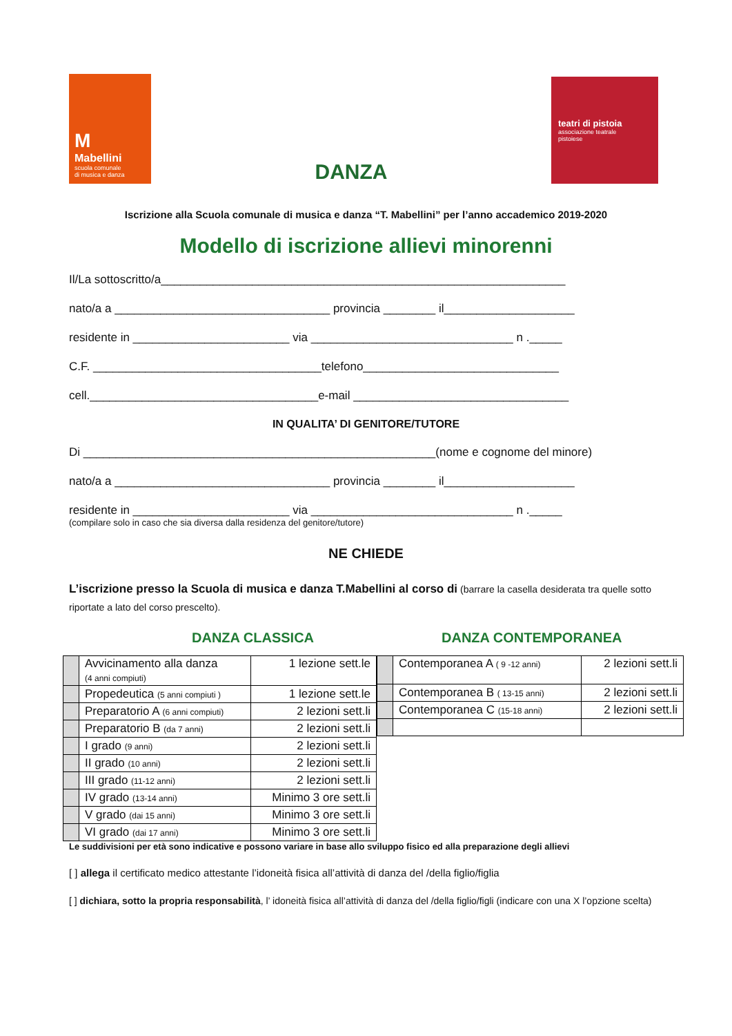M
Mabellini
scuola comunale
di musica e danza
DANZA
teatri di pistoia
associazione teatrale
pistoiese
Iscrizione alla Scuola comunale di musica e danza “T. Mabellini” per l’anno accademico 2019-2020
Modello di iscrizione allievi minorenni
Il/La sottoscritto/a______________________________________________________________
nato/a a _________________________________ provincia ________ il____________________
residente in ________________________ via _______________________________ n ._____
C.F. ___________________________________telefono______________________________
cell.___________________________________e-mail _________________________________
IN QUALITA’ DI GENITORE/TUTORE
Di ______________________________________________________(nome e cognome del minore)
nato/a a _________________________________ provincia ________ il____________________
residente in ________________________ via _______________________________ n ._____
(compilare solo in caso che sia diversa dalla residenza del genitore/tutore)
NE CHIEDE
L’iscrizione presso la Scuola di musica e danza T.Mabellini al corso di (barrare la casella desiderata tra quelle sotto riportate a lato del corso prescelto).
DANZA CLASSICA DANZA CONTEMPORANEA
| | Avvicinamento alla danza (4 anni compiuti) | 1 lezione sett.le |
| | Propedeutica (5 anni compiuti ) | 1 lezione sett.le |
| | Preparatorio A (6 anni compiuti) | 2 lezioni sett.li |
| | Preparatorio B (da 7 anni) | 2 lezioni sett.li |
| | I grado (9 anni) | 2 lezioni sett.li |
| | II grado (10 anni) | 2 lezioni sett.li |
| | III grado (11-12 anni) | 2 lezioni sett.li |
| | IV grado (13-14 anni) | Minimo 3 ore sett.li |
| | V grado (dai 15 anni) | Minimo 3 ore sett.li |
| | VI grado (dai 17 anni) | Minimo 3 ore sett.li |
| | Contemporanea A ( 9 -12 anni) | 2 lezioni sett.li |
| | Contemporanea B ( 13-15 anni) | 2 lezioni sett.li |
| | Contemporanea C (15-18 anni) | 2 lezioni sett.li |
Le suddivisioni per età sono indicative e possono variare in base allo sviluppo fisico ed alla preparazione degli allievi
[ ] allega il certificato medico attestante l’idoneità fisica all’attività di danza del /della figlio/figlia
[ ] dichiara, sotto la propria responsabilità, l’ idoneità fisica all’attività di danza del /della figlio/figli (indicare con una X l’opzione scelta)